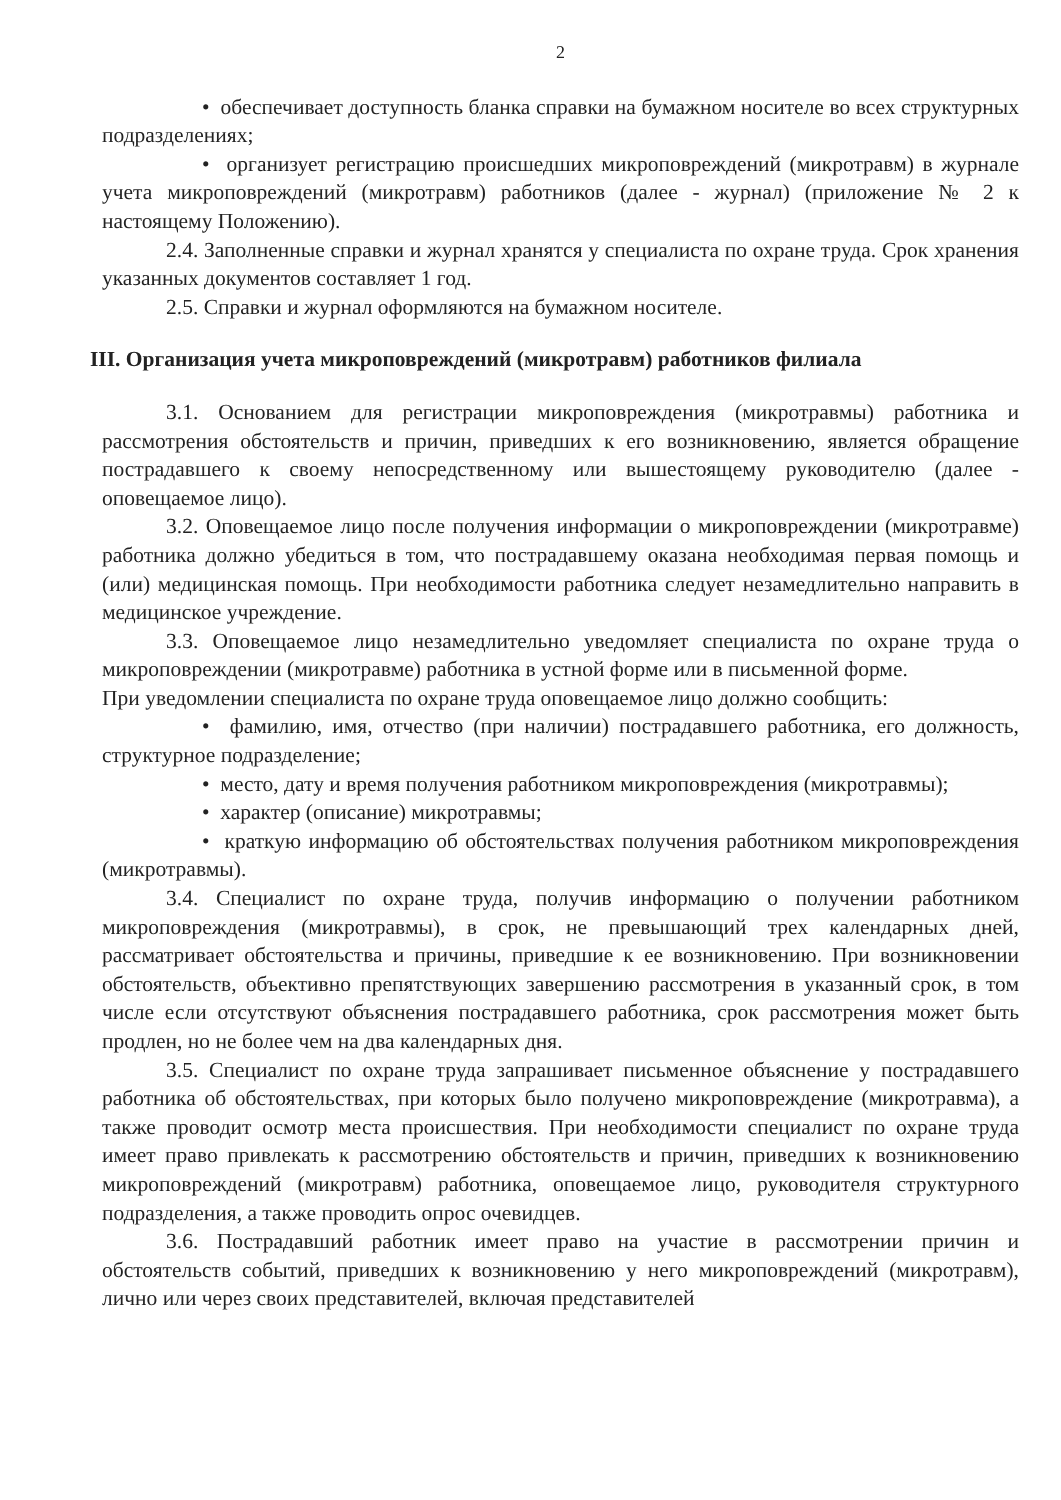2
• обеспечивает доступность бланка справки на бумажном носителе во всех структурных подразделениях;
• организует регистрацию происшедших микроповреждений (микротравм) в журнале учета микроповреждений (микротравм) работников (далее - журнал) (приложение № 2 к настоящему Положению).
2.4. Заполненные справки и журнал хранятся у специалиста по охране труда. Срок хранения указанных документов составляет 1 год.
2.5. Справки и журнал оформляются на бумажном носителе.
III. Организация учета микроповреждений (микротравм) работников филиала
3.1. Основанием для регистрации микроповреждения (микротравмы) работника и рассмотрения обстоятельств и причин, приведших к его возникновению, является обращение пострадавшего к своему непосредственному или вышестоящему руководителю (далее - оповещаемое лицо).
3.2. Оповещаемое лицо после получения информации о микроповреждении (микротравме) работника должно убедиться в том, что пострадавшему оказана необходимая первая помощь и (или) медицинская помощь. При необходимости работника следует незамедлительно направить в медицинское учреждение.
3.3. Оповещаемое лицо незамедлительно уведомляет специалиста по охране труда о микроповреждении (микротравме) работника в устной форме или в письменной форме.
При уведомлении специалиста по охране труда оповещаемое лицо должно сообщить:
• фамилию, имя, отчество (при наличии) пострадавшего работника, его должность, структурное подразделение;
• место, дату и время получения работником микроповреждения (микротравмы);
• характер (описание) микротравмы;
• краткую информацию об обстоятельствах получения работником микроповреждения (микротравмы).
3.4. Специалист по охране труда, получив информацию о получении работником микроповреждения (микротравмы), в срок, не превышающий трех календарных дней, рассматривает обстоятельства и причины, приведшие к ее возникновению. При возникновении обстоятельств, объективно препятствующих завершению рассмотрения в указанный срок, в том числе если отсутствуют объяснения пострадавшего работника, срок рассмотрения может быть продлен, но не более чем на два календарных дня.
3.5. Специалист по охране труда запрашивает письменное объяснение у пострадавшего работника об обстоятельствах, при которых было получено микроповреждение (микротравма), а также проводит осмотр места происшествия. При необходимости специалист по охране труда имеет право привлекать к рассмотрению обстоятельств и причин, приведших к возникновению микроповреждений (микротравм) работника, оповещаемое лицо, руководителя структурного подразделения, а также проводить опрос очевидцев.
3.6. Пострадавший работник имеет право на участие в рассмотрении причин и обстоятельств событий, приведших к возникновению у него микроповреждений (микротравм), лично или через своих представителей, включая представителей